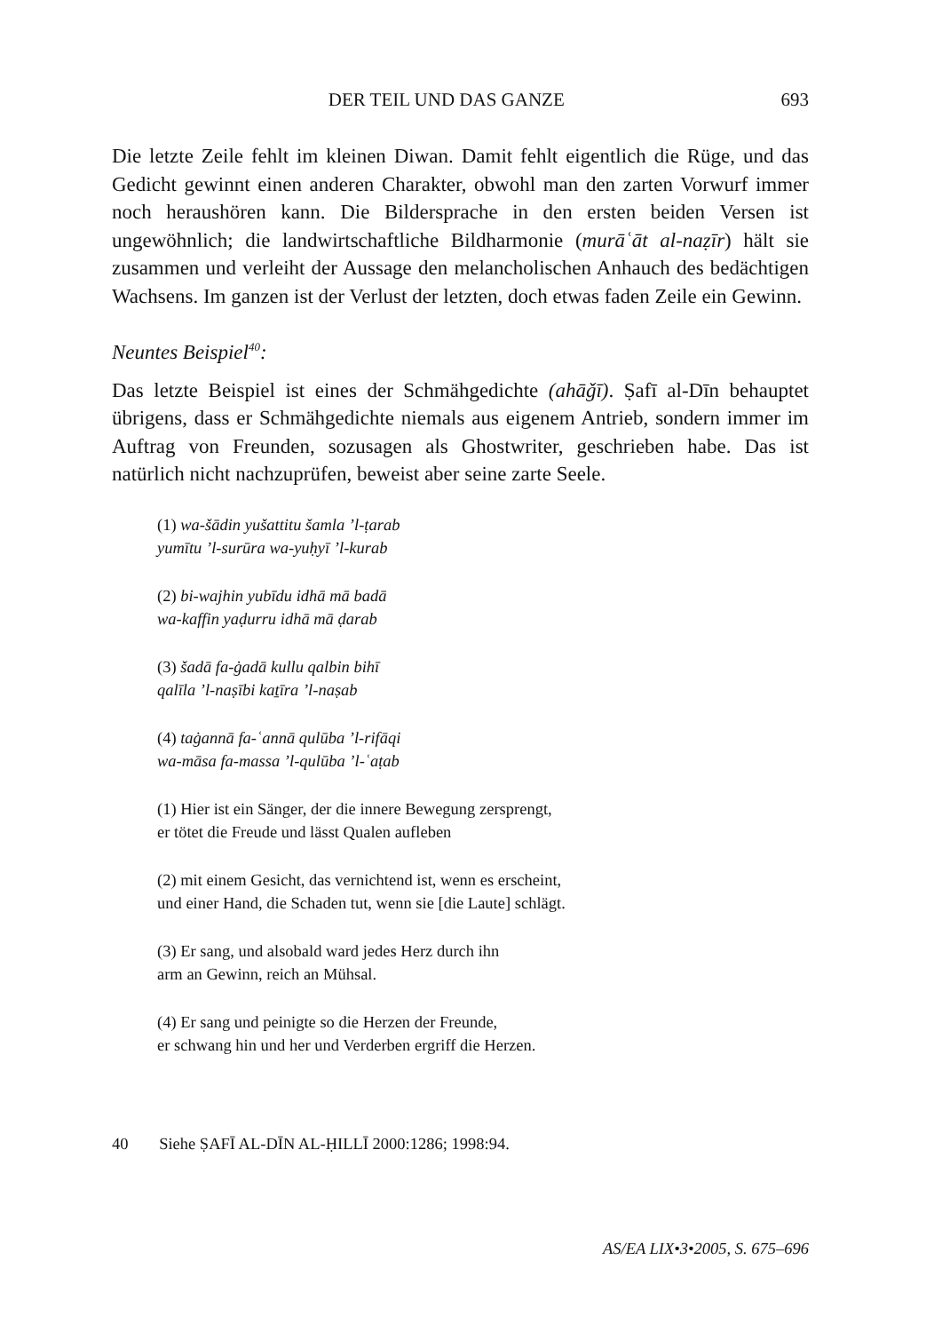DER TEIL UND DAS GANZE 693
Die letzte Zeile fehlt im kleinen Diwan. Damit fehlt eigentlich die Rüge, und das Gedicht gewinnt einen anderen Charakter, obwohl man den zarten Vorwurf immer noch heraushören kann. Die Bildersprache in den ersten beiden Versen ist ungewöhnlich; die landwirtschaftliche Bildharmonie (murāʿāt al-naẓīr) hält sie zusammen und verleiht der Aussage den melancholischen Anhauch des bedächtigen Wachsens. Im ganzen ist der Verlust der letzten, doch etwas faden Zeile ein Gewinn.
Neuntes Beispiel<sup>40</sup>:
Das letzte Beispiel ist eines der Schmähgedichte (ahāǧī). Ṣafī al-Dīn behauptet übrigens, dass er Schmähgedichte niemals aus eigenem Antrieb, sondern immer im Auftrag von Freunden, sozusagen als Ghostwriter, geschrieben habe. Das ist natürlich nicht nachzuprüfen, beweist aber seine zarte Seele.
(1) wa-šādin yušattitu šamla ’l-ṭarab
yumītu ’l-surūra wa-yuḥyī ’l-kurab
(2) bi-wajhin yubīdu idhā mā badā
wa-kaffin yaḍurru idhā mā ḍarab
(3) šadā fa-ġadā kullu qalbin bihī
qalīla ’l-naṣībi kaṯīra ’l-naṣab
(4) taġannā fa-ʿannā qulūba ’l-rifāqi
wa-māsa fa-massa ’l-qulūba ’l-ʿaṭab
(1) Hier ist ein Sänger, der die innere Bewegung zersprengt,
er tötet die Freude und lässt Qualen aufleben
(2) mit einem Gesicht, das vernichtend ist, wenn es erscheint,
und einer Hand, die Schaden tut, wenn sie [die Laute] schlägt.
(3) Er sang, und alsobald ward jedes Herz durch ihn
arm an Gewinn, reich an Mühsal.
(4) Er sang und peinigte so die Herzen der Freunde,
er schwang hin und her und Verderben ergriff die Herzen.
40 Siehe ṢAFĪ AL-DĪN AL-ḤILLĪ 2000:1286; 1998:94.
AS/EA LIX•3•2005, S. 675–696